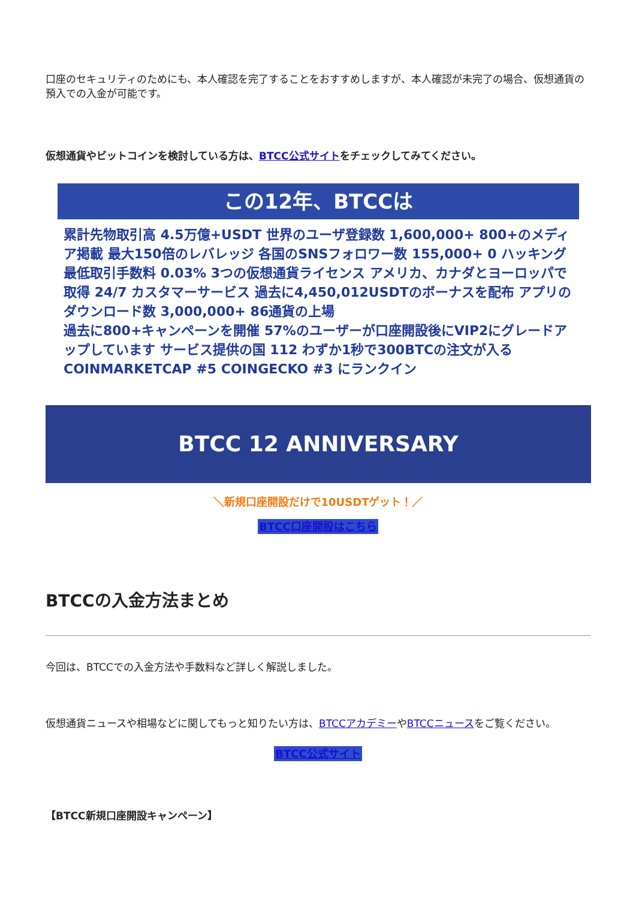口座のセキュリティのためにも、本人確認を完了することをおすすめしますが、本人確認が未完了の場合、仮想通貨の預入での入金が可能です。
仮想通貨やビットコインを検討している方は、BTCC公式サイトをチェックしてみてください。
この12年、BTCCは
累計先物取引高 4.5万億+USDT 世界のユーザ登録数 1,600,000+ 800+のメディア掲載 最大150倍のレバレッジ 各国のSNSフォロワー数 155,000+ 0 ハッキング
最低取引手数料 0.03% 3つの仮想通貨ライセンス アメリカ、カナダとヨーロッパで取得 24/7 カスタマーサービス 過去に4,450,012USDTのボーナスを配布 アプリのダウンロード数 3,000,000+ 86通貨の上場
過去に800+キャンペーンを開催 57%のユーザーが口座開設後にVIP2にグレードアップしています サービス提供の国 112 わずか1秒で300BTCの注文が入る COINMARKETCAP #5 COINGECKO #3 にランクイン
BTCC 12 ANNIVERSARY
＼新規口座開設だけで10USDTゲット！／
BTCC口座開設はこちら
BTCCの入金方法まとめ
今回は、BTCCでの入金方法や手数料など詳しく解説しました。
仮想通貨ニュースや相場などに関してもっと知りたい方は、BTCCアカデミーやBTCCニュースをご覧ください。
BTCC公式サイト
【BTCC新規口座開設キャンペーン】